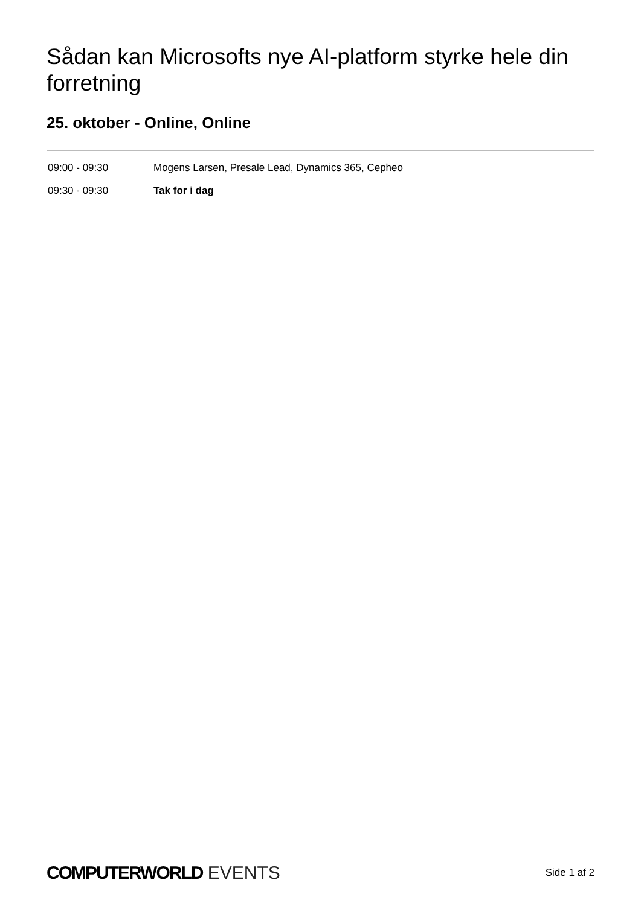Sådan kan Microsofts nye AI-platform styrke hele din forretning
25. oktober - Online, Online
| 09:00 - 09:30 | Mogens Larsen, Presale Lead, Dynamics 365, Cepheo |
| 09:30 - 09:30 | Tak for i dag |
COMPUTERWORLD EVENTS
Side 1 af 2